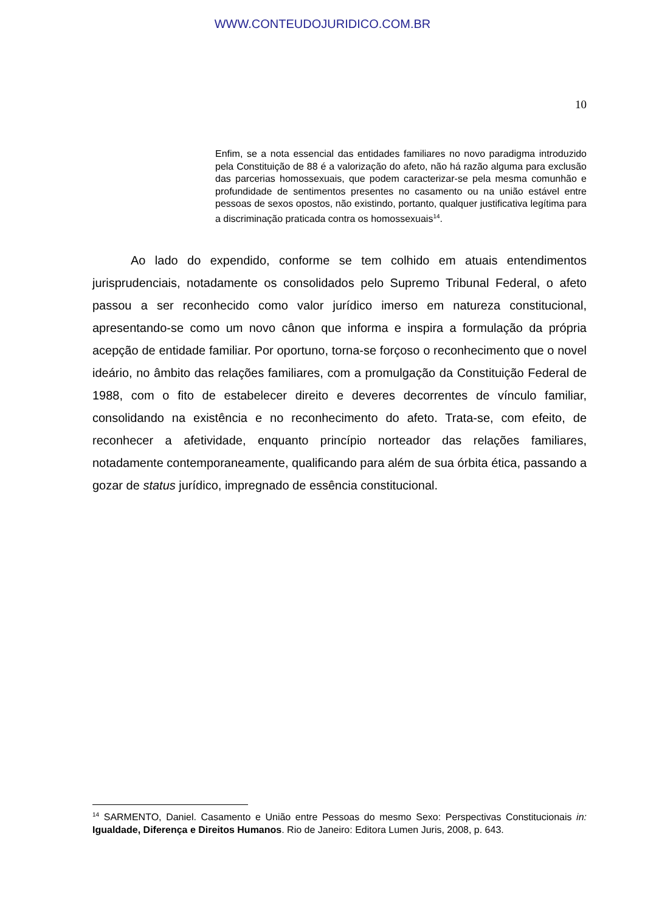WWW.CONTEUDOJURIDICO.COM.BR
10
Enfim, se a nota essencial das entidades familiares no novo paradigma introduzido pela Constituição de 88 é a valorização do afeto, não há razão alguma para exclusão das parcerias homossexuais, que podem caracterizar-se pela mesma comunhão e profundidade de sentimentos presentes no casamento ou na união estável entre pessoas de sexos opostos, não existindo, portanto, qualquer justificativa legítima para a discriminação praticada contra os homossexuais<sup>14</sup>.
Ao lado do expendido, conforme se tem colhido em atuais entendimentos jurisprudenciais, notadamente os consolidados pelo Supremo Tribunal Federal, o afeto passou a ser reconhecido como valor jurídico imerso em natureza constitucional, apresentando-se como um novo cânon que informa e inspira a formulação da própria acepção de entidade familiar. Por oportuno, torna-se forçoso o reconhecimento que o novel ideário, no âmbito das relações familiares, com a promulgação da Constituição Federal de 1988, com o fito de estabelecer direito e deveres decorrentes de vínculo familiar, consolidando na existência e no reconhecimento do afeto. Trata-se, com efeito, de reconhecer a afetividade, enquanto princípio norteador das relações familiares, notadamente contemporaneamente, qualificando para além de sua órbita ética, passando a gozar de status jurídico, impregnado de essência constitucional.
<sup>14</sup> SARMENTO, Daniel. Casamento e União entre Pessoas do mesmo Sexo: Perspectivas Constitucionais in: Igualdade, Diferença e Direitos Humanos. Rio de Janeiro: Editora Lumen Juris, 2008, p. 643.